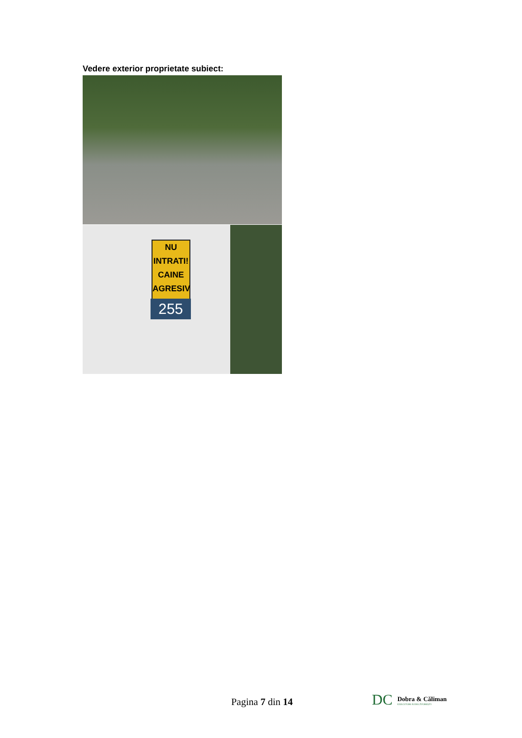Vedere exterior proprietate subiect:
NU
INTRATI!
CAINE
AGRESIV
255
Pagina 7 din 14
DC
Dobra & Căliman
EXECUTORI JUDECĂTOREȘTI